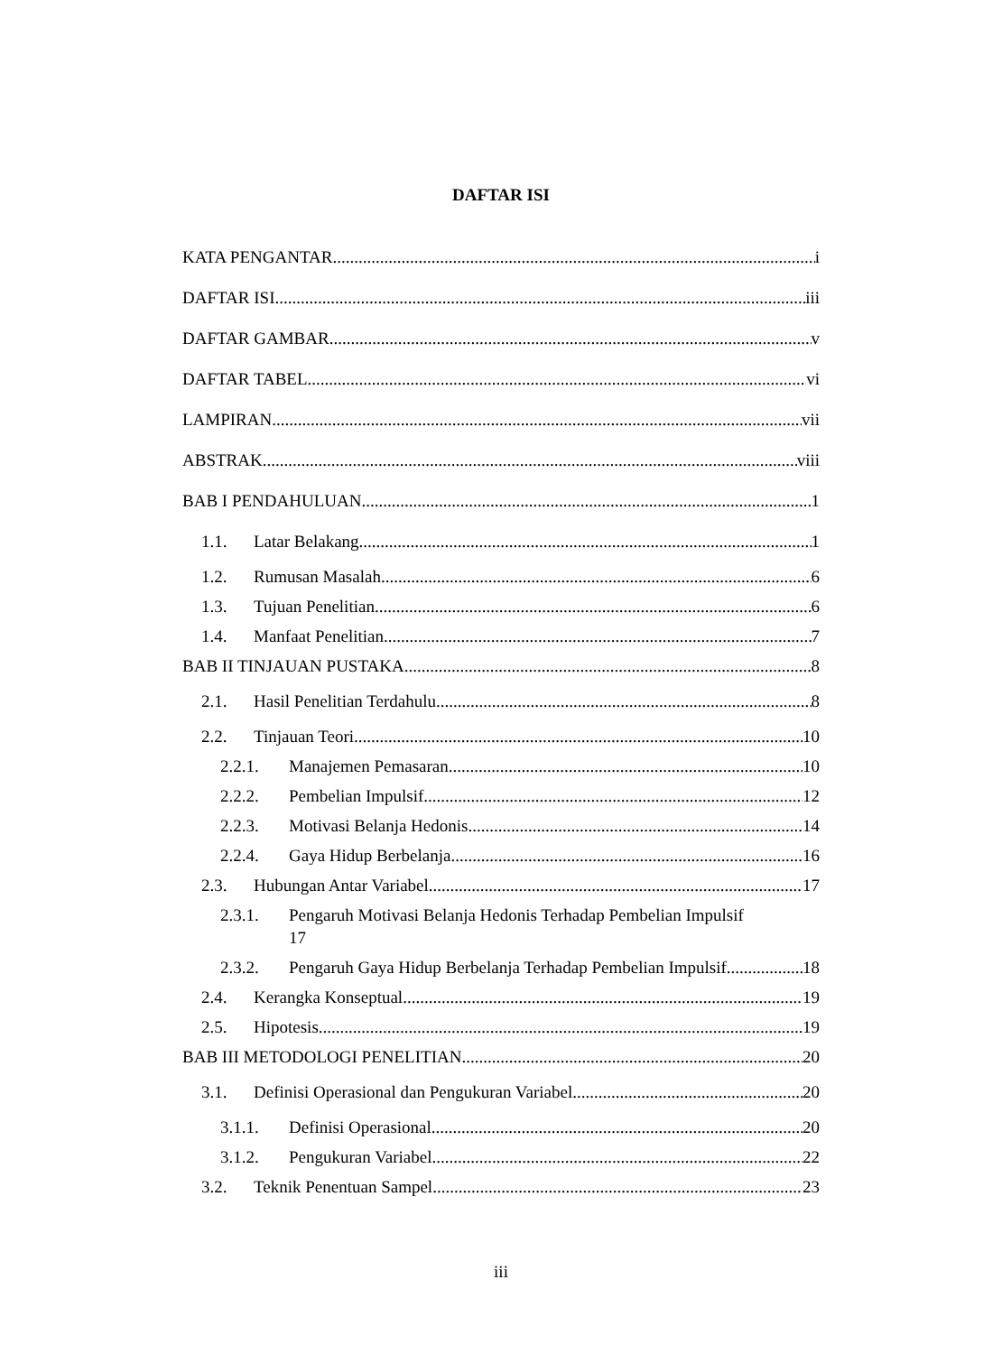DAFTAR ISI
KATA PENGANTAR i
DAFTAR ISI iii
DAFTAR GAMBAR v
DAFTAR TABEL vi
LAMPIRAN vii
ABSTRAK viii
BAB I PENDAHULUAN 1
1.1. Latar Belakang 1
1.2. Rumusan Masalah 6
1.3. Tujuan Penelitian 6
1.4. Manfaat Penelitian 7
BAB II TINJAUAN PUSTAKA 8
2.1. Hasil Penelitian Terdahulu 8
2.2. Tinjauan Teori 10
2.2.1. Manajemen Pemasaran 10
2.2.2. Pembelian Impulsif 12
2.2.3. Motivasi Belanja Hedonis 14
2.2.4. Gaya Hidup Berbelanja 16
2.3. Hubungan Antar Variabel 17
2.3.1. Pengaruh Motivasi Belanja Hedonis Terhadap Pembelian Impulsif
17
2.3.2. Pengaruh Gaya Hidup Berbelanja Terhadap Pembelian Impulsif 18
2.4. Kerangka Konseptual 19
2.5. Hipotesis 19
BAB III METODOLOGI PENELITIAN 20
3.1. Definisi Operasional dan Pengukuran Variabel 20
3.1.1. Definisi Operasional 20
3.1.2. Pengukuran Variabel 22
3.2. Teknik Penentuan Sampel 23
iii